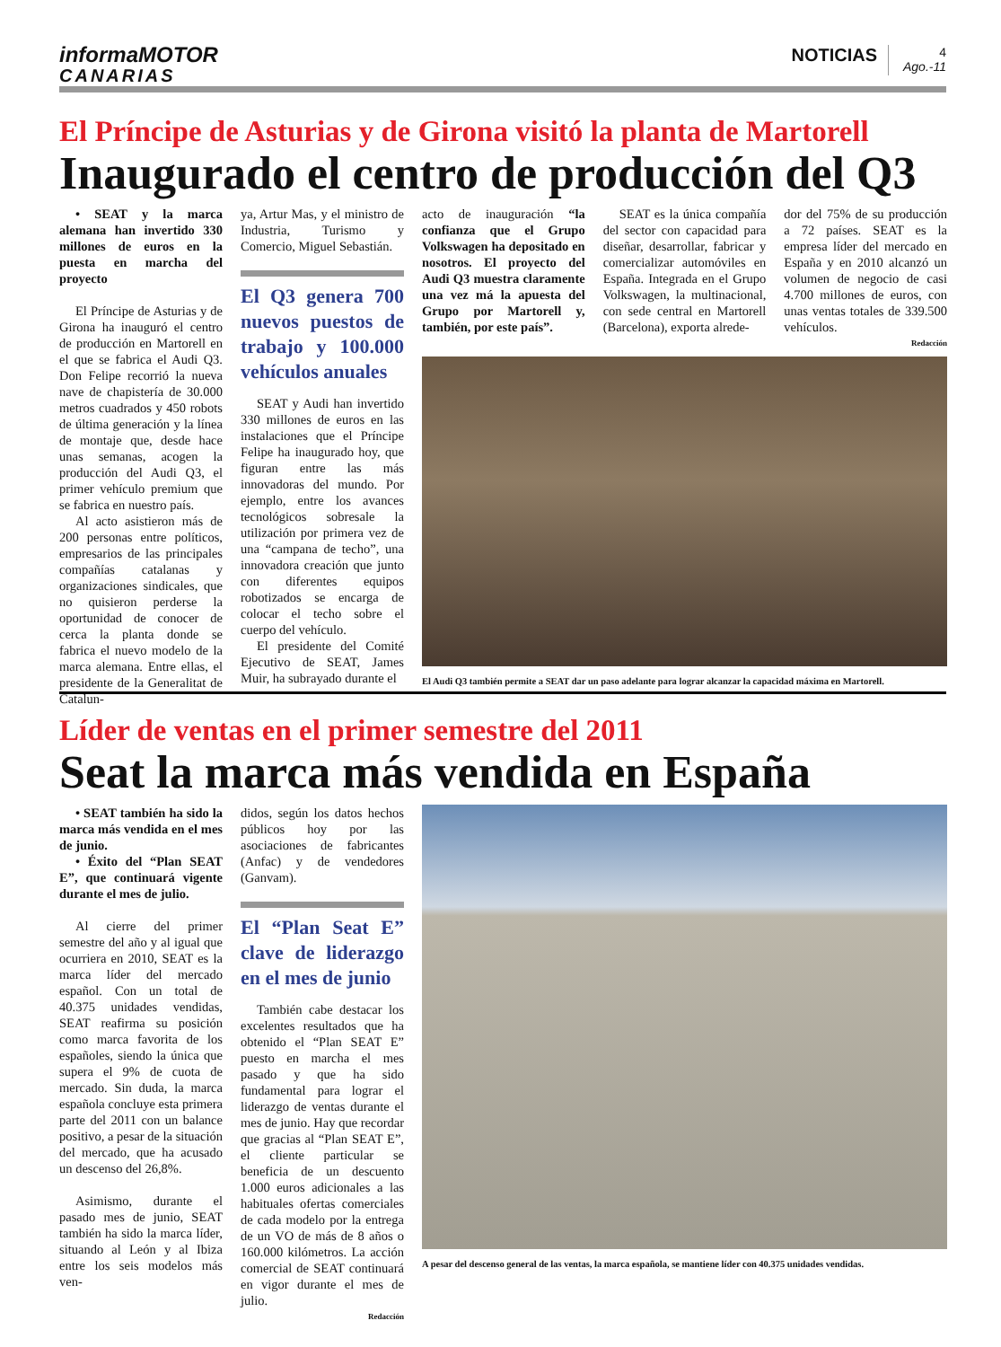informaMOTOR
CANARIAS
NOTICIAS
4
Ago.-11
El Príncipe de Asturias y de Girona visitó la planta de Martorell
Inaugurado el centro de producción del Q3
• SEAT y la marca alemana han invertido 330 millones de euros en la puesta en marcha del proyecto
El Príncipe de Asturias y de Girona ha inauguró el centro de producción en Martorell en el que se fabrica el Audi Q3. Don Felipe recorrió la nueva nave de chapistería de 30.000 metros cuadrados y 450 robots de última generación y la línea de montaje que, desde hace unas semanas, acogen la producción del Audi Q3, el primer vehículo premium que se fabrica en nuestro país.
Al acto asistieron más de 200 personas entre políticos, empresarios de las principales compañías catalanas y organizaciones sindicales, que no quisieron perderse la oportunidad de conocer de cerca la planta donde se fabrica el nuevo modelo de la marca alemana. Entre ellas, el presidente de la Generalitat de Catalun-
ya, Artur Mas, y el ministro de Industria, Turismo y Comercio, Miguel Sebastián.
El Q3 genera 700 nuevos puestos de trabajo y 100.000 vehículos anuales
SEAT y Audi han invertido 330 millones de euros en las instalaciones que el Príncipe Felipe ha inaugurado hoy, que figuran entre las más innovadoras del mundo. Por ejemplo, entre los avances tecnológicos sobresale la utilización por primera vez de una “campana de techo”, una innovadora creación que junto con diferentes equipos robotizados se encarga de colocar el techo sobre el cuerpo del vehículo.
El presidente del Comité Ejecutivo de SEAT, James Muir, ha subrayado durante el
acto de inauguración “la confianza que el Grupo Volkswagen ha depositado en nosotros. El proyecto del Audi Q3 muestra claramente una vez má la apuesta del Grupo por Martorell y, también, por este país”.
SEAT es la única compañía del sector con capacidad para diseñar, desarrollar, fabricar y comercializar automóviles en España. Integrada en el Grupo Volkswagen, la multinacional, con sede central en Martorell (Barcelona), exporta alrede-
dor del 75% de su producción a 72 países. SEAT es la empresa líder del mercado en España y en 2010 alcanzó un volumen de negocio de casi 4.700 millones de euros, con unas ventas totales de 339.500 vehículos.
Redacción
El Audi Q3 también permite a SEAT dar un paso adelante para lograr alcanzar la capacidad máxima en Martorell.
Líder de ventas en el primer semestre del 2011
Seat la marca más vendida en España
• SEAT también ha sido la marca más vendida en el mes de junio.
• Éxito del “Plan SEAT E”, que continuará vigente durante el mes de julio.
Al cierre del primer semestre del año y al igual que ocurriera en 2010, SEAT es la marca líder del mercado español. Con un total de 40.375 unidades vendidas, SEAT reafirma su posición como marca favorita de los españoles, siendo la única que supera el 9% de cuota de mercado. Sin duda, la marca española concluye esta primera parte del 2011 con un balance positivo, a pesar de la situación del mercado, que ha acusado un descenso del 26,8%.
Asimismo, durante el pasado mes de junio, SEAT también ha sido la marca líder, situando al León y al Ibiza entre los seis modelos más ven-
didos, según los datos hechos públicos hoy por las asociaciones de fabricantes (Anfac) y de vendedores (Ganvam).
El “Plan Seat E” clave de liderazgo en el mes de junio
También cabe destacar los excelentes resultados que ha obtenido el “Plan SEAT E” puesto en marcha el mes pasado y que ha sido fundamental para lograr el liderazgo de ventas durante el mes de junio. Hay que recordar que gracias al “Plan SEAT E”, el cliente particular se beneficia de un descuento 1.000 euros adicionales a las habituales ofertas comerciales de cada modelo por la entrega de un VO de más de 8 años o 160.000 kilómetros. La acción comercial de SEAT continuará en vigor durante el mes de julio.
Redacción
A pesar del descenso general de las ventas, la marca española, se mantiene líder con 40.375 unidades vendidas.